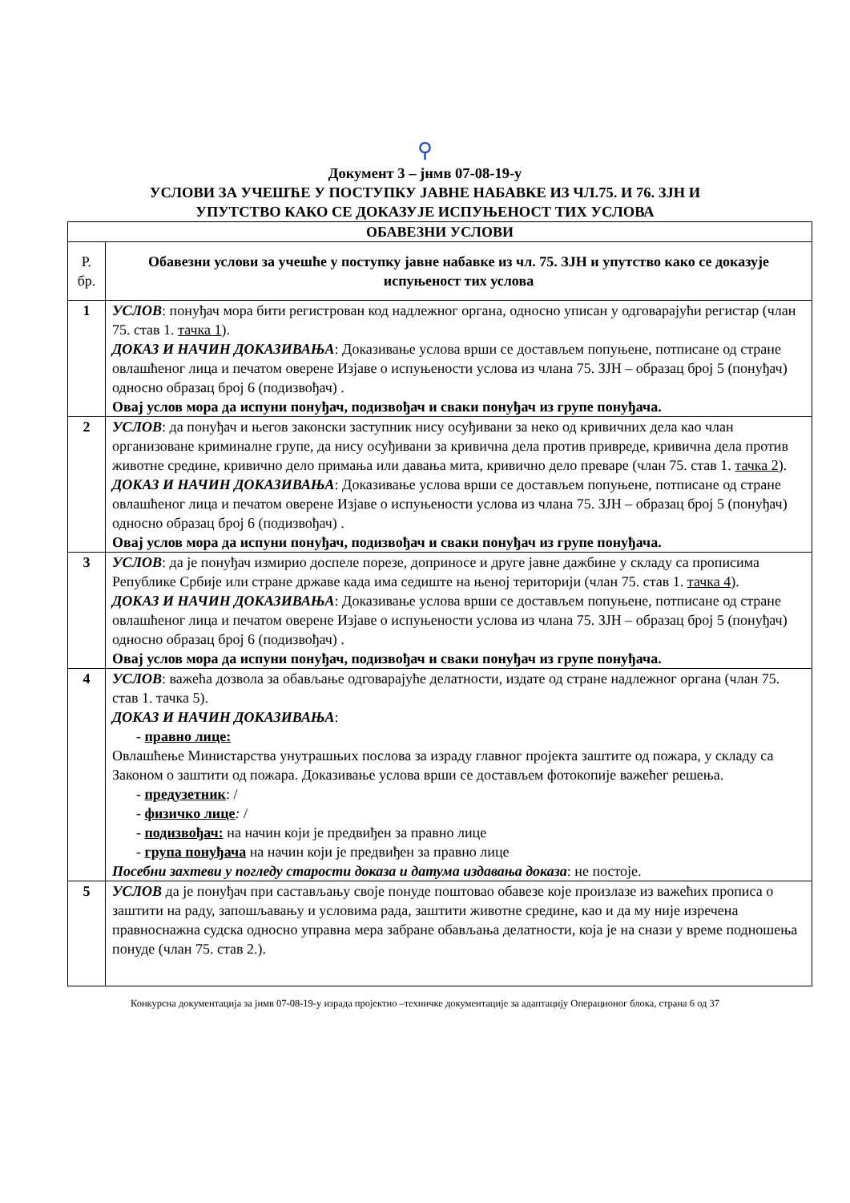⚲
Документ 3 – јнмв 07-08-19-у
УСЛОВИ ЗА УЧЕШЋЕ У ПОСТУПКУ ЈАВНЕ НАБАВКЕ ИЗ ЧЛ.75. И 76. ЗЈН И
УПУТСТВО КАКО СЕ ДОКАЗУЈЕ ИСПУЊЕНОСТ ТИХ УСЛОВА
| ОБАВЕЗНИ УСЛОВИ | |
| --- | --- |
| Р. бр. | Обавезни услови за учешће у поступку јавне набавке из чл. 75. ЗЈН и упутство како се доказује испуњеност тих услова |
| 1 | УСЛОВ : понуђач мора бити регистрован код надлежног органа, односно уписан у одговарајући регистар (члан 75. став 1. тачка 1 ). ДОКАЗ И НАЧИН ДОКАЗИВАЊА : Доказивање услова врши се достављем попуњене, потписане од стране овлашћеног лица и печатом оверене Изјаве о испуњености услова из члана 75. ЗЈН – образац број 5 (понуђач) односно образац број 6 (подизвођач) . Овај услов мора да испуни понуђач, подизвођач и сваки понуђач из групе понуђача. |
| 2 | УСЛОВ : да понуђач и његов законски заступник нису осуђивани за неко од кривичних дела као члан организоване криминалне групе, да нису осуђивани за кривична дела против привреде, кривична дела против животне средине, кривично дело примања или давања мита, кривично дело преваре (члан 75. став 1. тачка 2 ). ДОКАЗ И НАЧИН ДОКАЗИВАЊА : Доказивање услова врши се достављем попуњене, потписане од стране овлашћеног лица и печатом оверене Изјаве о испуњености услова из члана 75. ЗЈН – образац број 5 (понуђач) односно образац број 6 (подизвођач) . Овај услов мора да испуни понуђач, подизвођач и сваки понуђач из групе понуђача. |
| 3 | УСЛОВ : да је понуђач измирио доспеле порезе, доприносе и друге јавне дажбине у складу са прописима Републике Србије или стране државе када има седиште на њеној територији (члан 75. став 1. тачка 4 ). ДОКАЗ И НАЧИН ДОКАЗИВАЊА : Доказивање услова врши се достављем попуњене, потписане од стране овлашћеног лица и печатом оверене Изјаве о испуњености услова из члана 75. ЗЈН – образац број 5 (понуђач) односно образац број 6 (подизвођач) . Овај услов мора да испуни понуђач, подизвођач и сваки понуђач из групе понуђача. |
| 4 | УСЛОВ : важећа дозвола за обављање одговарајуће делатности, издате од стране надлежног органа (члан 75. став 1. тачка 5). ДОКАЗ И НАЧИН ДОКАЗИВАЊА : - правно лице: Овлашћење Министарства унутрашњих послова за израду главног пројекта заштите од пожара, у складу са Законом о заштити од пожара. Доказивање услова врши се достављем фотокопије важећег решења. - предузетник : / - физичко лице : / - подизвођач: на начин који је предвиђен за правно лице - група понуђача на начин који је предвиђен за правно лице Посебни захтеви у погледу старости доказа и датума издавања доказа : не постоје. |
| 5 | УСЛОВ да је понуђач при састављању своје понуде поштовао обавезе које произлазе из важећих прописа о заштити на раду, запошљавању и условима рада, заштити животне средине, као и да му није изречена правноснажна судска односно управна мера забране обављања делатности, која је на снази у време подношења понуде (члан 75. став 2.). |
Конкурсна документација за јнмв 07-08-19-у израда пројектно –техничке документације за адаптацију Операционог блока, страна 6 од 37